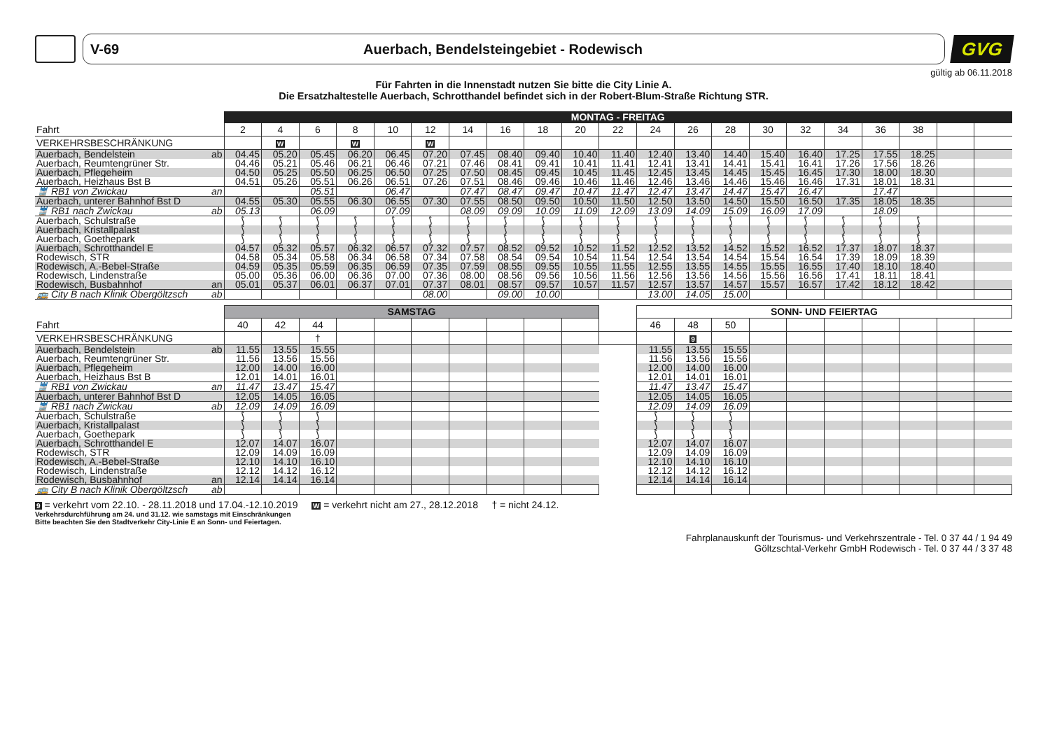V-69 Auerbach, Bendelsteingebiet - Rodewisch
GVG
gültig ab 06.11.2018
Für Fahrten in die Innenstadt nutzen Sie bitte die City Linie A.
Die Ersatzhaltestelle Auerbach, Schrotthandel befindet sich in der Robert-Blum-Straße Richtung STR.
| | MONTAG - FREITAG | | | | | | | | | | | | | | | | | | | | |
| Fahrt | 2 | 4 | 6 | 8 | 10 | 12 | 14 | 16 | 18 | 20 | 22 | 24 | 26 | 28 | 30 | 32 | 34 | 36 | 38 | | |
| VERKEHRSBESCHRÄNKUNG | | W | | W | | W | | | | | | | | | | | | | | | |
| Auerbach, Bendelstein ab | 04.45 | 05.20 | 05.45 | 06.20 | 06.45 | 07.20 | 07.45 | 08.40 | 09.40 | 10.40 | 11.40 | 12.40 | 13.40 | 14.40 | 15.40 | 16.40 | 17.25 | 17.55 | 18.25 | | |
| Auerbach, Reumtengrüner Str. | 04.46 | 05.21 | 05.46 | 06.21 | 06.46 | 07.21 | 07.46 | 08.41 | 09.41 | 10.41 | 11.41 | 12.41 | 13.41 | 14.41 | 15.41 | 16.41 | 17.26 | 17.56 | 18.26 | | |
| Auerbach, Pflegeheim | 04.50 | 05.25 | 05.50 | 06.25 | 06.50 | 07.25 | 07.50 | 08.45 | 09.45 | 10.45 | 11.45 | 12.45 | 13.45 | 14.45 | 15.45 | 16.45 | 17.30 | 18.00 | 18.30 | | |
| Auerbach, Heizhaus Bst B | 04.51 | 05.26 | 05.51 | 06.26 | 06.51 | 07.26 | 07.51 | 08.46 | 09.46 | 10.46 | 11.46 | 12.46 | 13.46 | 14.46 | 15.46 | 16.46 | 17.31 | 18.01 | 18.31 | | |
| 🚆 RB1 von Zwickau an | | | 05.51 | | 06.47 | | 07.47 | 08.47 | 09.47 | 10.47 | 11.47 | 12.47 | 13.47 | 14.47 | 15.47 | 16.47 | | 17.47 | | | |
| Auerbach, unterer Bahnhof Bst D | 04.55 | 05.30 | 05.55 | 06.30 | 06.55 | 07.30 | 07.55 | 08.50 | 09.50 | 10.50 | 11.50 | 12.50 | 13.50 | 14.50 | 15.50 | 16.50 | 17.35 | 18.05 | 18.35 | | |
| 🚆 RB1 nach Zwickau ab | 05.13 | | 06.09 | | 07.09 | | 08.09 | 09.09 | 10.09 | 11.09 | 12.09 | 13.09 | 14.09 | 15.09 | 16.09 | 17.09 | | 18.09 | | | |
| Auerbach, Schulstraße | ⟆ | ⟆ | ⟆ | ⟆ | ⟆ | ⟆ | ⟆ | ⟆ | ⟆ | ⟆ | ⟆ | ⟆ | ⟆ | ⟆ | ⟆ | ⟆ | ⟆ | ⟆ | ⟆ | | |
| Auerbach, Kristallpalast | ⟆ | ⟆ | ⟆ | ⟆ | ⟆ | ⟆ | ⟆ | ⟆ | ⟆ | ⟆ | ⟆ | ⟆ | ⟆ | ⟆ | ⟆ | ⟆ | ⟆ | ⟆ | ⟆ | | |
| Auerbach, Goethepark | ⟆ | ⟆ | ⟆ | ⟆ | ⟆ | ⟆ | ⟆ | ⟆ | ⟆ | ⟆ | ⟆ | ⟆ | ⟆ | ⟆ | ⟆ | ⟆ | ⟆ | ⟆ | ⟆ | | |
| Auerbach, Schrotthandel E | 04.57 | 05.32 | 05.57 | 06.32 | 06.57 | 07.32 | 07.57 | 08.52 | 09.52 | 10.52 | 11.52 | 12.52 | 13.52 | 14.52 | 15.52 | 16.52 | 17.37 | 18.07 | 18.37 | | |
| Rodewisch, STR | 04.58 | 05.34 | 05.58 | 06.34 | 06.58 | 07.34 | 07.58 | 08.54 | 09.54 | 10.54 | 11.54 | 12.54 | 13.54 | 14.54 | 15.54 | 16.54 | 17.39 | 18.09 | 18.39 | | |
| Rodewisch, A.-Bebel-Straße | 04.59 | 05.35 | 05.59 | 06.35 | 06.59 | 07.35 | 07.59 | 08.55 | 09.55 | 10.55 | 11.55 | 12.55 | 13.55 | 14.55 | 15.55 | 16.55 | 17.40 | 18.10 | 18.40 | | |
| Rodewisch, Lindenstraße | 05.00 | 05.36 | 06.00 | 06.36 | 07.00 | 07.36 | 08.00 | 08.56 | 09.56 | 10.56 | 11.56 | 12.56 | 13.56 | 14.56 | 15.56 | 16.56 | 17.41 | 18.11 | 18.41 | | |
| Rodewisch, Busbahnhof an | 05.01 | 05.37 | 06.01 | 06.37 | 07.01 | 07.37 | 08.01 | 08.57 | 09.57 | 10.57 | 11.57 | 12.57 | 13.57 | 14.57 | 15.57 | 16.57 | 17.42 | 18.12 | 18.42 | | |
| 🚌 City B nach Klinik Obergöltzsch ab | | | | | | 08.00 | | 09.00 | 10.00 | | | 13.00 | 14.05 | 15.00 | | | | | | | |
| | SAMSTAG | | | | | | | | | | | SONN- UND FEIERTAG | | | | | | | | | |
| Fahrt | 40 | 42 | 44 | | | | | | | | | 46 | 48 | 50 | | | | | | | |
| VERKEHRSBESCHRÄNKUNG | | | † | | | | | | | | | | 9 | | | | | | | | |
| Auerbach, Bendelstein ab | 11.55 | 13.55 | 15.55 | | | | | | | | | 11.55 | 13.55 | 15.55 | | | | | | | |
| Auerbach, Reumtengrüner Str. | 11.56 | 13.56 | 15.56 | | | | | | | | | 11.56 | 13.56 | 15.56 | | | | | | | |
| Auerbach, Pflegeheim | 12.00 | 14.00 | 16.00 | | | | | | | | | 12.00 | 14.00 | 16.00 | | | | | | | |
| Auerbach, Heizhaus Bst B | 12.01 | 14.01 | 16.01 | | | | | | | | | 12.01 | 14.01 | 16.01 | | | | | | | |
| 🚆 RB1 von Zwickau an | 11.47 | 13.47 | 15.47 | | | | | | | | | 11.47 | 13.47 | 15.47 | | | | | | | |
| Auerbach, unterer Bahnhof Bst D | 12.05 | 14.05 | 16.05 | | | | | | | | | 12.05 | 14.05 | 16.05 | | | | | | | |
| 🚆 RB1 nach Zwickau ab | 12.09 | 14.09 | 16.09 | | | | | | | | | 12.09 | 14.09 | 16.09 | | | | | | | |
| Auerbach, Schulstraße | ⟆ | ⟆ | ⟆ | | | | | | | | | ⟆ | ⟆ | ⟆ | | | | | | | |
| Auerbach, Kristallpalast | ⟆ | ⟆ | ⟆ | | | | | | | | | ⟆ | ⟆ | ⟆ | | | | | | | |
| Auerbach, Goethepark | ⟆ | ⟆ | ⟆ | | | | | | | | | ⟆ | ⟆ | ⟆ | | | | | | | |
| Auerbach, Schrotthandel E | 12.07 | 14.07 | 16.07 | | | | | | | | | 12.07 | 14.07 | 16.07 | | | | | | | |
| Rodewisch, STR | 12.09 | 14.09 | 16.09 | | | | | | | | | 12.09 | 14.09 | 16.09 | | | | | | | |
| Rodewisch, A.-Bebel-Straße | 12.10 | 14.10 | 16.10 | | | | | | | | | 12.10 | 14.10 | 16.10 | | | | | | | |
| Rodewisch, Lindenstraße | 12.12 | 14.12 | 16.12 | | | | | | | | | 12.12 | 14.12 | 16.12 | | | | | | | |
| Rodewisch, Busbahnhof an | 12.14 | 14.14 | 16.14 | | | | | | | | | 12.14 | 14.14 | 16.14 | | | | | | | |
| 🚌 City B nach Klinik Obergöltzsch ab | | | | | | | | | | | | | | | | | | | | | |
9 = verkehrt vom 22.10. - 28.11.2018 und 17.04.-12.10.2019 W = verkehrt nicht am 27., 28.12.2018 † = nicht 24.12.
Verkehrsdurchführung am 24. und 31.12. wie samstags mit Einschränkungen
Bitte beachten Sie den Stadtverkehr City-Linie E an Sonn- und Feiertagen.
Fahrplanauskunft der Tourismus- und Verkehrszentrale - Tel. 0 37 44 / 1 94 49
Göltzschtal-Verkehr GmbH Rodewisch - Tel. 0 37 44 / 3 37 48